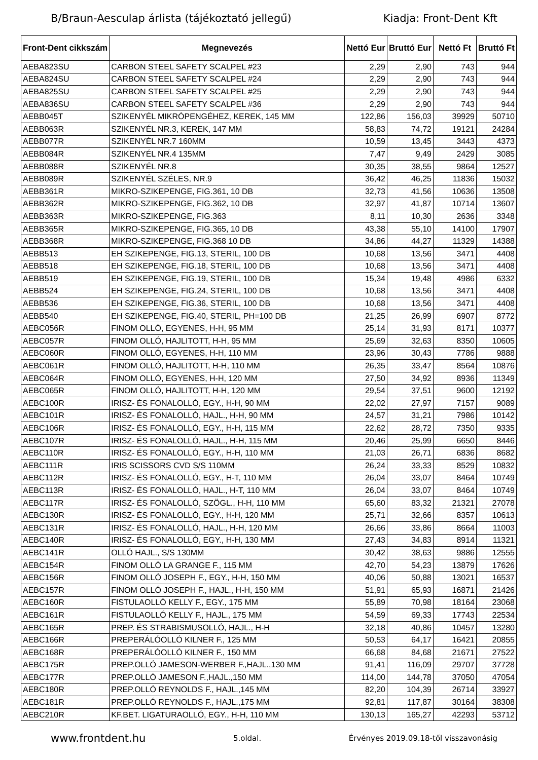B/Braun-Aesculap árlista (tájékoztató jellegű) Kiadja: Front-Dent Kft
| Front-Dent cikkszám | Megnevezés | Nettó Eur | Bruttó Eur | Nettó Ft | Bruttó Ft |
| --- | --- | --- | --- | --- | --- |
| AEBA823SU | CARBON STEEL SAFETY SCALPEL #23 | 2,29 | 2,90 | 743 | 944 |
| AEBA824SU | CARBON STEEL SAFETY SCALPEL #24 | 2,29 | 2,90 | 743 | 944 |
| AEBA825SU | CARBON STEEL SAFETY SCALPEL #25 | 2,29 | 2,90 | 743 | 944 |
| AEBA836SU | CARBON STEEL SAFETY SCALPEL #36 | 2,29 | 2,90 | 743 | 944 |
| AEBB045T | SZIKENYÉL MIKRÓPENGÉHEZ, KEREK, 145 MM | 122,86 | 156,03 | 39929 | 50710 |
| AEBB063R | SZIKENYÉL NR.3, KEREK, 147 MM | 58,83 | 74,72 | 19121 | 24284 |
| AEBB077R | SZIKENYÉL NR.7 160MM | 10,59 | 13,45 | 3443 | 4373 |
| AEBB084R | SZIKENYÉL NR.4 135MM | 7,47 | 9,49 | 2429 | 3085 |
| AEBB088R | SZIKENYÉL NR.8 | 30,35 | 38,55 | 9864 | 12527 |
| AEBB089R | SZIKENYÉL SZÉLES, NR.9 | 36,42 | 46,25 | 11836 | 15032 |
| AEBB361R | MIKRO-SZIKEPENGE, FIG.361, 10 DB | 32,73 | 41,56 | 10636 | 13508 |
| AEBB362R | MIKRO-SZIKEPENGE, FIG.362, 10 DB | 32,97 | 41,87 | 10714 | 13607 |
| AEBB363R | MIKRO-SZIKEPENGE, FIG.363 | 8,11 | 10,30 | 2636 | 3348 |
| AEBB365R | MIKRO-SZIKEPENGE, FIG.365, 10 DB | 43,38 | 55,10 | 14100 | 17907 |
| AEBB368R | MIKRO-SZIKEPENGE, FIG.368 10 DB | 34,86 | 44,27 | 11329 | 14388 |
| AEBB513 | EH SZIKEPENGE, FIG.13, STERIL, 100 DB | 10,68 | 13,56 | 3471 | 4408 |
| AEBB518 | EH SZIKEPENGE, FIG.18, STERIL, 100 DB | 10,68 | 13,56 | 3471 | 4408 |
| AEBB519 | EH SZIKEPENGE, FIG.19, STERIL, 100 DB | 15,34 | 19,48 | 4986 | 6332 |
| AEBB524 | EH SZIKEPENGE, FIG.24, STERIL, 100 DB | 10,68 | 13,56 | 3471 | 4408 |
| AEBB536 | EH SZIKEPENGE, FIG.36, STERIL, 100 DB | 10,68 | 13,56 | 3471 | 4408 |
| AEBB540 | EH SZIKEPENGE, FIG.40, STERIL, PH=100 DB | 21,25 | 26,99 | 6907 | 8772 |
| AEBC056R | FINOM OLLÓ, EGYENES, H-H, 95 MM | 25,14 | 31,93 | 8171 | 10377 |
| AEBC057R | FINOM OLLÓ, HAJLITOTT, H-H, 95 MM | 25,69 | 32,63 | 8350 | 10605 |
| AEBC060R | FINOM OLLÓ, EGYENES, H-H, 110 MM | 23,96 | 30,43 | 7786 | 9888 |
| AEBC061R | FINOM OLLÓ, HAJLITOTT, H-H, 110 MM | 26,35 | 33,47 | 8564 | 10876 |
| AEBC064R | FINOM OLLÓ, EGYENES, H-H, 120 MM | 27,50 | 34,92 | 8936 | 11349 |
| AEBC065R | FINOM OLLÓ, HAJLITOTT, H-H, 120 MM | 29,54 | 37,51 | 9600 | 12192 |
| AEBC100R | IRISZ- ÉS FONALOLLÓ, EGY., H-H, 90 MM | 22,02 | 27,97 | 7157 | 9089 |
| AEBC101R | IRISZ- ÉS FONALOLLÓ, HAJL., H-H, 90 MM | 24,57 | 31,21 | 7986 | 10142 |
| AEBC106R | IRISZ- ÉS FONALOLLÓ, EGY., H-H, 115 MM | 22,62 | 28,72 | 7350 | 9335 |
| AEBC107R | IRISZ- ÉS FONALOLLÓ, HAJL., H-H, 115 MM | 20,46 | 25,99 | 6650 | 8446 |
| AEBC110R | IRISZ- ÉS FONALOLLÓ, EGY., H-H, 110 MM | 21,03 | 26,71 | 6836 | 8682 |
| AEBC111R | IRIS SCISSORS CVD S/S 110MM | 26,24 | 33,33 | 8529 | 10832 |
| AEBC112R | IRISZ- ÉS FONALOLLÓ, EGY., H-T, 110 MM | 26,04 | 33,07 | 8464 | 10749 |
| AEBC113R | IRISZ- ÉS FONALOLLÓ, HAJL., H-T, 110 MM | 26,04 | 33,07 | 8464 | 10749 |
| AEBC117R | IRISZ- ÉS FONALOLLÓ, SZÖGL., H-H, 110 MM | 65,60 | 83,32 | 21321 | 27078 |
| AEBC130R | IRISZ- ÉS FONALOLLÓ, EGY., H-H, 120 MM | 25,71 | 32,66 | 8357 | 10613 |
| AEBC131R | IRISZ- ÉS FONALOLLÓ, HAJL., H-H, 120 MM | 26,66 | 33,86 | 8664 | 11003 |
| AEBC140R | IRISZ- ÉS FONALOLLÓ, EGY., H-H, 130 MM | 27,43 | 34,83 | 8914 | 11321 |
| AEBC141R | OLLÓ HAJL., S/S 130MM | 30,42 | 38,63 | 9886 | 12555 |
| AEBC154R | FINOM OLLÓ LA GRANGE F., 115 MM | 42,70 | 54,23 | 13879 | 17626 |
| AEBC156R | FINOM OLLÓ JOSEPH F., EGY., H-H, 150 MM | 40,06 | 50,88 | 13021 | 16537 |
| AEBC157R | FINOM OLLÓ JOSEPH F., HAJL., H-H, 150 MM | 51,91 | 65,93 | 16871 | 21426 |
| AEBC160R | FISTULAOLLÓ KELLY F., EGY., 175 MM | 55,89 | 70,98 | 18164 | 23068 |
| AEBC161R | FISTULAOLLÓ KELLY F., HAJL., 175 MM | 54,59 | 69,33 | 17743 | 22534 |
| AEBC165R | PREP. ÉS STRABISMUSOLLÓ, HAJL., H-H | 32,18 | 40,86 | 10457 | 13280 |
| AEBC166R | PREPERÁLÓOLLÓ KILNER F., 125 MM | 50,53 | 64,17 | 16421 | 20855 |
| AEBC168R | PREPERÁLÓOLLÓ KILNER F., 150 MM | 66,68 | 84,68 | 21671 | 27522 |
| AEBC175R | PREP.OLLÓ JAMESON-WERBER F.,HAJL.,130 MM | 91,41 | 116,09 | 29707 | 37728 |
| AEBC177R | PREP.OLLÓ JAMESON F.,HAJL.,150 MM | 114,00 | 144,78 | 37050 | 47054 |
| AEBC180R | PREP.OLLÓ REYNOLDS F., HAJL.,145 MM | 82,20 | 104,39 | 26714 | 33927 |
| AEBC181R | PREP.OLLÓ REYNOLDS F., HAJL.,175 MM | 92,81 | 117,87 | 30164 | 38308 |
| AEBC210R | KF.BET. LIGATURAOLLÓ, EGY., H-H, 110 MM | 130,13 | 165,27 | 42293 | 53712 |
www.frontdent.hu 5.oldal. Érvényes 2019.09.18-től visszavonásig